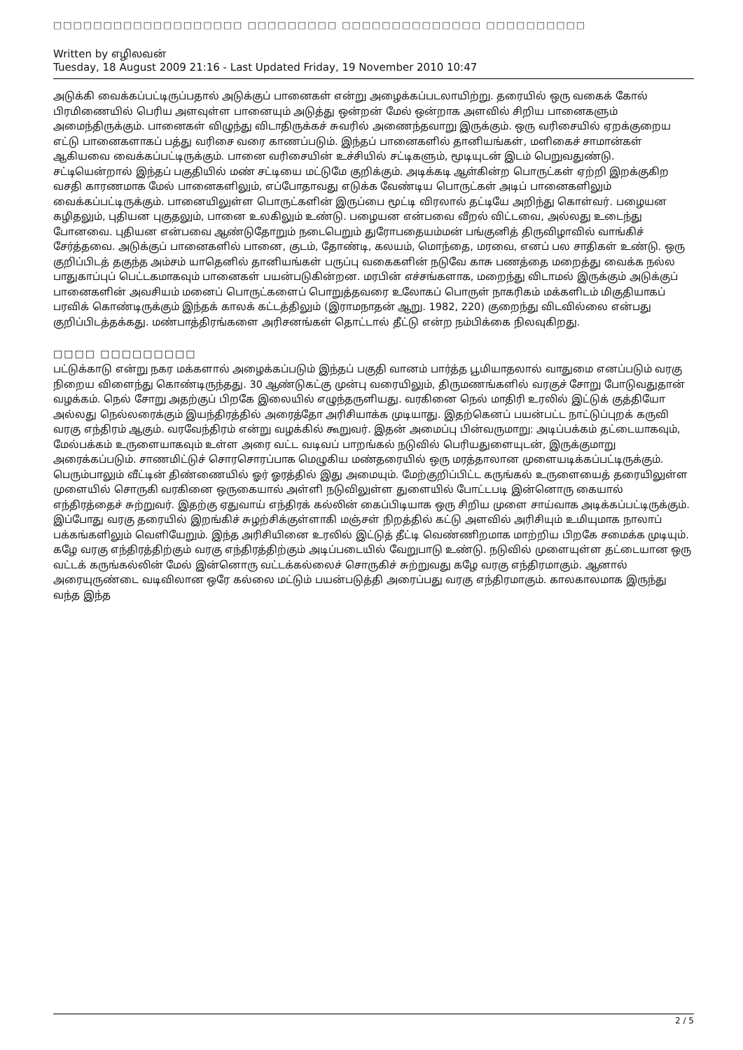□□□□□□□□□□□□□□□□□□□ □□□□□□□□□ □□□□□□□□□□□□□□ □□□□□□□□□□
Written by எழிலவன்
Tuesday, 18 August 2009 21:16 - Last Updated Friday, 19 November 2010 10:47
அடுக்கி வைக்கப்பட்டிருப்பதால் அடுக்குப் பானைகள் என்று அழைக்கப்படலாயிற்று. தரையில் ஒரு வகைக் கோல் பிரமிணையில் பெரிய அளவுள்ள பானையும் அடுத்து ஒன்றன் மேல் ஒன்றாக அளவில் சிறிய பானைகளும் அமைந்திருக்கும். பானைகள் விழுந்து விடாதிருக்கச் சுவரில் அணைந்தவாறு இருக்கும். ஒரு வரிசையில் ஏறக்குறைய எட்டு பானைகளாகப் பத்து வரிசை வரை காணப்படும். இந்தப் பானைகளில் தானியங்கள், மளிகைச் சாமான்கள் ஆகியவை வைக்கப்பட்டிருக்கும். பானை வரிசையின் உச்சியில் சட்டிகளும், மூடியுடன் இடம் பெறுவதுண்டு. சட்டியென்றால் இந்தப் பகுதியில் மண் சட்டியை மட்டுமே குறிக்கும். அடிக்கடி ஆள்கின்ற பொருட்கள் ஏற்றி இறக்குகிற வசதி காரணமாக மேல் பானைகளிலும், எப்போதாவது எடுக்க வேண்டிய பொருட்கள் அடிப் பானைகளிலும் வைக்கப்பட்டிருக்கும். பானையிலுள்ள பொருட்களின் இருப்பை மூட்டி விரலால் தட்டியே அறிந்து கொள்வர். பழையன கழிதலும், புதியன புகுதலும், பானை உலகிலும் உண்டு. பழையன என்பவை வீறல் விட்டவை, அல்லது உடைந்து போனவை. புதியன என்பவை ஆண்டுதோறும் நடைபெறும் துரோபதையம்மன் பங்குனித் திருவிழாவில் வாங்கிச் சேர்த்தவை. அடுக்குப் பானைகளில் பானை, குடம், தோண்டி, கலயம், மொந்தை, மரவை, எனப் பல சாதிகள் உண்டு. ஒரு குறிப்பிடத் தகுந்த அம்சம் யாதெனில் தானியங்கள் பருப்பு வகைகளின் நடுவே காசு பணத்தை மறைத்து வைக்க நல்ல பாதுகாப்புப் பெட்டகமாகவும் பானைகள் பயன்படுகின்றன. மரபின் எச்சங்களாக, மறைந்து விடாமல் இருக்கும் அடுக்குப் பானைகளின் அவசியம் மனைப் பொருட்களைப் பொறுத்தவரை உலோகப் பொருள் நாகரிகம் மக்களிடம் மிகுதியாகப் பரவிக் கொண்டிருக்கும் இந்தக் காலக் கட்டத்திலும் (இராமநாதன் ஆறு. 1982, 220) குறைந்து விடவில்லை என்பது குறிப்பிடத்தக்கது. மண்பாத்திரங்களை அரிசனங்கள் தொட்டால் தீட்டு என்ற நம்பிக்கை நிலவுகிறது.
□□□□ □□□□□□□□□
பட்டுக்காடு என்று நகர மக்களால் அழைக்கப்படும் இந்தப் பகுதி வானம் பார்த்த பூமியாதலால் வாதுமை எனப்படும் வரகு நிறைய விளைந்து கொண்டிருந்தது. 30 ஆண்டுகட்கு முன்பு வரையிலும், திருமணங்களில் வரகுச் சோறு போடுவதுதான் வழக்கம். நெல் சோறு அதற்குப் பிறகே இலையில் எழுந்தருளியது. வரகினை நெல் மாதிரி உரலில் இட்டுக் குத்தியோ அல்லது நெல்லரைக்கும் இயந்திரத்தில் அரைத்தோ அரிசியாக்க முடியாது. இதற்கெனப் பயன்பட்ட நாட்டுப்புறக் கருவி வரகு எந்திரம் ஆகும். வரவேந்திரம் என்று வழக்கில் கூறுவர். இதன் அமைப்பு பின்வருமாறு: அடிப்பக்கம் தட்டையாகவும், மேல்பக்கம் உருளையாகவும் உள்ள அரை வட்ட வடிவப் பாறங்கல் நடுவில் பெரியதுளையுடன், இருக்குமாறு அரைக்கப்படும். சாணமிட்டுச் சொரசொரப்பாக மெழுகிய மண்தரையில் ஒரு மரத்தாலான முளையடிக்கப்பட்டிருக்கும். பெரும்பாலும் வீட்டின் திண்ணையில் ஓர் ஓரத்தில் இது அமையும். மேற்குறிப்பிட்ட கருங்கல் உருளையைத் தரையிலுள்ள முளையில் சொருகி வரகினை ஒருகையால் அள்ளி நடுவிலுள்ள துளையில் போட்டபடி இன்னொரு கையால் எந்திரத்தைச் சுற்றுவர். இதற்கு ஏதுவாய் எந்திரக் கல்லின் கைப்பிடியாக ஒரு சிறிய முளை சாய்வாக அடிக்கப்பட்டிருக்கும். இப்போது வரகு தரையில் இறங்கிச் சுழற்சிக்குள்ளாகி மஞ்சள் நிறத்தில் கட்டு அளவில் அரிசியும் உமியுமாக நாலாப் பக்கங்களிலும் வெளியேறும். இந்த அரிசியினை உரலில் இட்டுத் தீட்டி வெண்ணிறமாக மாற்றிய பிறகே சமைக்க முடியும். கழே வரகு எந்திரத்திற்கும் வரகு எந்திரத்திற்கும் அடிப்படையில் வேறுபாடு உண்டு. நடுவில் முளையுள்ள தட்டையான ஒரு வட்டக் கருங்கல்லின் மேல் இன்னொரு வட்டக்கல்லைச் சொருகிச் சுற்றுவது கழே வரகு எந்திரமாகும். ஆனால் அரையுருண்டை வடிவிலான ஒரே கல்லை மட்டும் பயன்படுத்தி அரைப்பது வரகு எந்திரமாகும். காலகாலமாக இருந்து வந்த இந்த
2 / 5